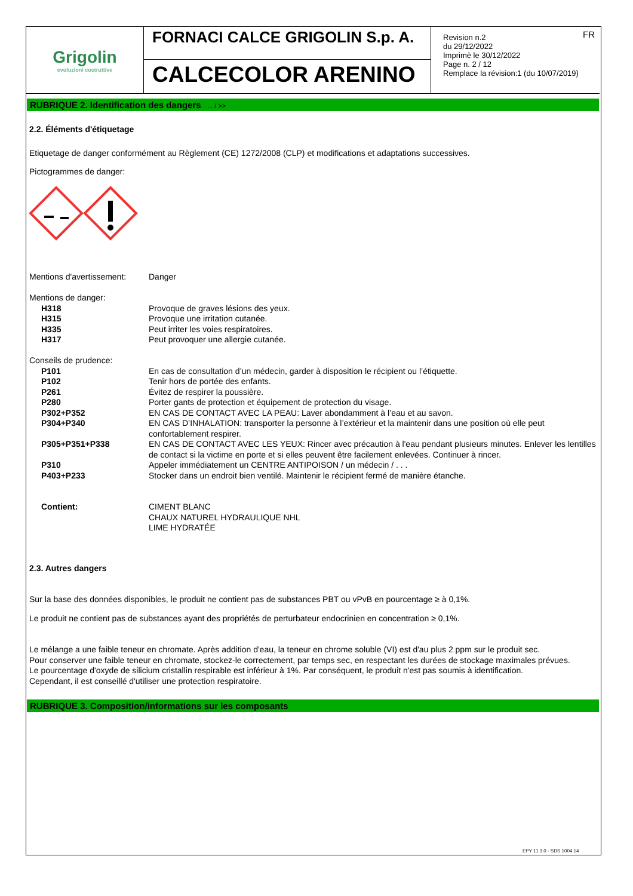Grigolin
evoluzioni costruttive
FORNACI CALCE GRIGOLIN S.p. A.
CALCECOLOR ARENINO
FR Revision n.2
du 29/12/2022
Imprimè le 30/12/2022
Page n. 2 / 12
Remplace la révision:1 (du 10/07/2019)
RUBRIQUE 2. Identification des dangers ... / >>
2.2. Éléments d'étiquetage
Etiquetage de danger conformément au Règlement (CE) 1272/2008 (CLP) et modifications et adaptations successives.
Pictogrammes de danger:
| Mentions d'avertissement: | Danger |
| Mentions de danger: | |
| H318 | Provoque de graves lésions des yeux. |
| H315 | Provoque une irritation cutanée. |
| H335 | Peut irriter les voies respiratoires. |
| H317 | Peut provoquer une allergie cutanée. |
| Conseils de prudence: | |
| P101 | En cas de consultation d’un médecin, garder à disposition le récipient ou l’étiquette. |
| P102 | Tenir hors de portée des enfants. |
| P261 | Évitez de respirer la poussière. |
| P280 | Porter gants de protection et équipement de protection du visage. |
| P302+P352 | EN CAS DE CONTACT AVEC LA PEAU: Laver abondamment à l’eau et au savon. |
| P304+P340 | EN CAS D’INHALATION: transporter la personne à l’extérieur et la maintenir dans une position où elle peut confortablement respirer. |
| P305+P351+P338 | EN CAS DE CONTACT AVEC LES YEUX: Rincer avec précaution à l'eau pendant plusieurs minutes. Enlever les lentilles de contact si la victime en porte et si elles peuvent être facilement enlevées. Continuer à rincer. |
| P310 | Appeler immédiatement un CENTRE ANTIPOISON / un médecin / . . . |
| P403+P233 | Stocker dans un endroit bien ventilé. Maintenir le récipient fermé de manière étanche. |
| Contient: | CIMENT BLANC CHAUX NATUREL HYDRAULIQUE NHL LIME HYDRATÉE |
2.3. Autres dangers
Sur la base des données disponibles, le produit ne contient pas de substances PBT ou vPvB en pourcentage ≥ à 0,1%.
Le produit ne contient pas de substances ayant des propriétés de perturbateur endocrinien en concentration ≥ 0,1%.
Le mélange a une faible teneur en chromate. Après addition d'eau, la teneur en chrome soluble (VI) est d'au plus 2 ppm sur le produit sec.
Pour conserver une faible teneur en chromate, stockez-le correctement, par temps sec, en respectant les durées de stockage maximales prévues.
Le pourcentage d'oxyde de silicium cristallin respirable est inférieur à 1%. Par conséquent, le produit n'est pas soumis à identification.
Cependant, il est conseillé d'utiliser une protection respiratoire.
RUBRIQUE 3. Composition/informations sur les composants
EPY 11.3.0 - SDS 1004.14